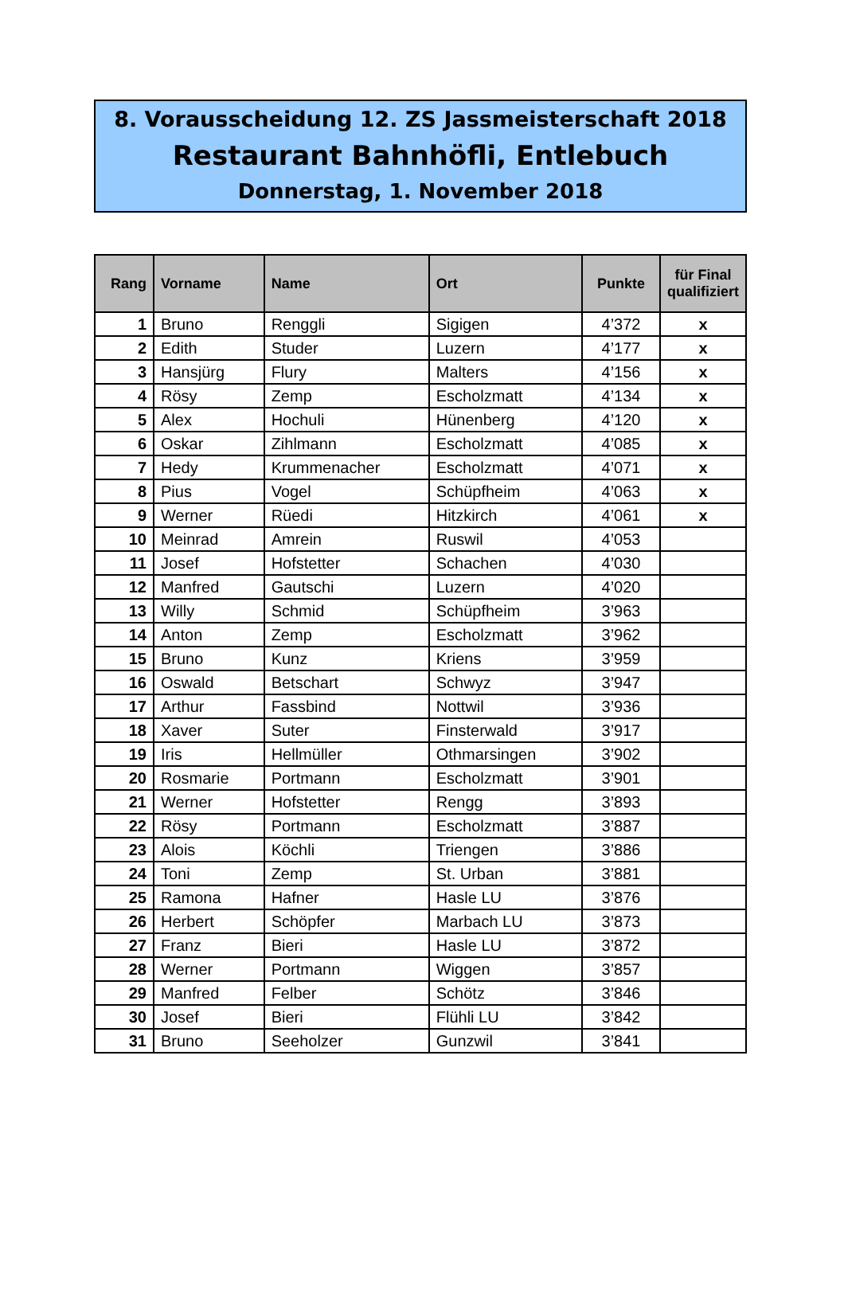8. Vorausscheidung 12. ZS Jassmeisterschaft 2018
Restaurant Bahnhöfli, Entlebuch
Donnerstag, 1. November 2018
| Rang | Vorname | Name | Ort | Punkte | für Final qualifiziert |
| --- | --- | --- | --- | --- | --- |
| 1 | Bruno | Renggli | Sigigen | 4’372 | x |
| 2 | Edith | Studer | Luzern | 4’177 | x |
| 3 | Hansjürg | Flury | Malters | 4’156 | x |
| 4 | Rösy | Zemp | Escholzmatt | 4’134 | x |
| 5 | Alex | Hochuli | Hünenberg | 4’120 | x |
| 6 | Oskar | Zihlmann | Escholzmatt | 4’085 | x |
| 7 | Hedy | Krummenacher | Escholzmatt | 4’071 | x |
| 8 | Pius | Vogel | Schüpfheim | 4’063 | x |
| 9 | Werner | Rüedi | Hitzkirch | 4’061 | x |
| 10 | Meinrad | Amrein | Ruswil | 4’053 | |
| 11 | Josef | Hofstetter | Schachen | 4’030 | |
| 12 | Manfred | Gautschi | Luzern | 4’020 | |
| 13 | Willy | Schmid | Schüpfheim | 3’963 | |
| 14 | Anton | Zemp | Escholzmatt | 3’962 | |
| 15 | Bruno | Kunz | Kriens | 3’959 | |
| 16 | Oswald | Betschart | Schwyz | 3’947 | |
| 17 | Arthur | Fassbind | Nottwil | 3’936 | |
| 18 | Xaver | Suter | Finsterwald | 3’917 | |
| 19 | Iris | Hellmüller | Othmarsingen | 3’902 | |
| 20 | Rosmarie | Portmann | Escholzmatt | 3’901 | |
| 21 | Werner | Hofstetter | Rengg | 3’893 | |
| 22 | Rösy | Portmann | Escholzmatt | 3’887 | |
| 23 | Alois | Köchli | Triengen | 3’886 | |
| 24 | Toni | Zemp | St. Urban | 3’881 | |
| 25 | Ramona | Hafner | Hasle LU | 3’876 | |
| 26 | Herbert | Schöpfer | Marbach LU | 3’873 | |
| 27 | Franz | Bieri | Hasle LU | 3’872 | |
| 28 | Werner | Portmann | Wiggen | 3’857 | |
| 29 | Manfred | Felber | Schötz | 3’846 | |
| 30 | Josef | Bieri | Flühli LU | 3’842 | |
| 31 | Bruno | Seeholzer | Gunzwil | 3’841 | |